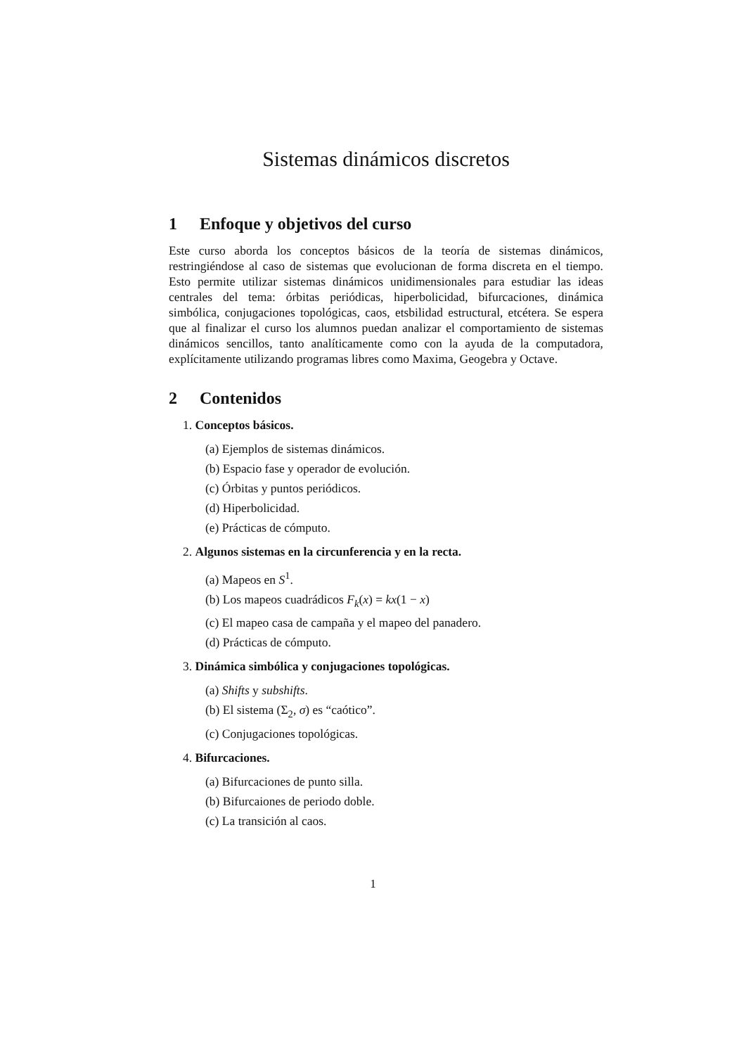Sistemas dinámicos discretos
1 Enfoque y objetivos del curso
Este curso aborda los conceptos básicos de la teoría de sistemas dinámicos, restringiéndose al caso de sistemas que evolucionan de forma discreta en el tiempo. Esto permite utilizar sistemas dinámicos unidimensionales para estudiar las ideas centrales del tema: órbitas periódicas, hiperbolicidad, bifurcaciones, dinámica simbólica, conjugaciones topológicas, caos, etsbilidad estructural, etcétera. Se espera que al finalizar el curso los alumnos puedan analizar el comportamiento de sistemas dinámicos sencillos, tanto analíticamente como con la ayuda de la computadora, explícitamente utilizando programas libres como Maxima, Geogebra y Octave.
2 Contenidos
1. Conceptos básicos.
(a) Ejemplos de sistemas dinámicos.
(b) Espacio fase y operador de evolución.
(c) Órbitas y puntos periódicos.
(d) Hiperbolicidad.
(e) Prácticas de cómputo.
2. Algunos sistemas en la circunferencia y en la recta.
(a) Mapeos en S<sup>1</sup>.
(b) Los mapeos cuadrádicos F<sub>k</sub>(x) = kx(1 − x)
(c) El mapeo casa de campaña y el mapeo del panadero.
(d) Prácticas de cómputo.
3. Dinámica simbólica y conjugaciones topológicas.
(a) Shifts y subshifts.
(b) El sistema (Σ<sub>2</sub>, σ) es “caótico”.
(c) Conjugaciones topológicas.
4. Bifurcaciones.
(a) Bifurcaciones de punto silla.
(b) Bifurcaiones de periodo doble.
(c) La transición al caos.
1